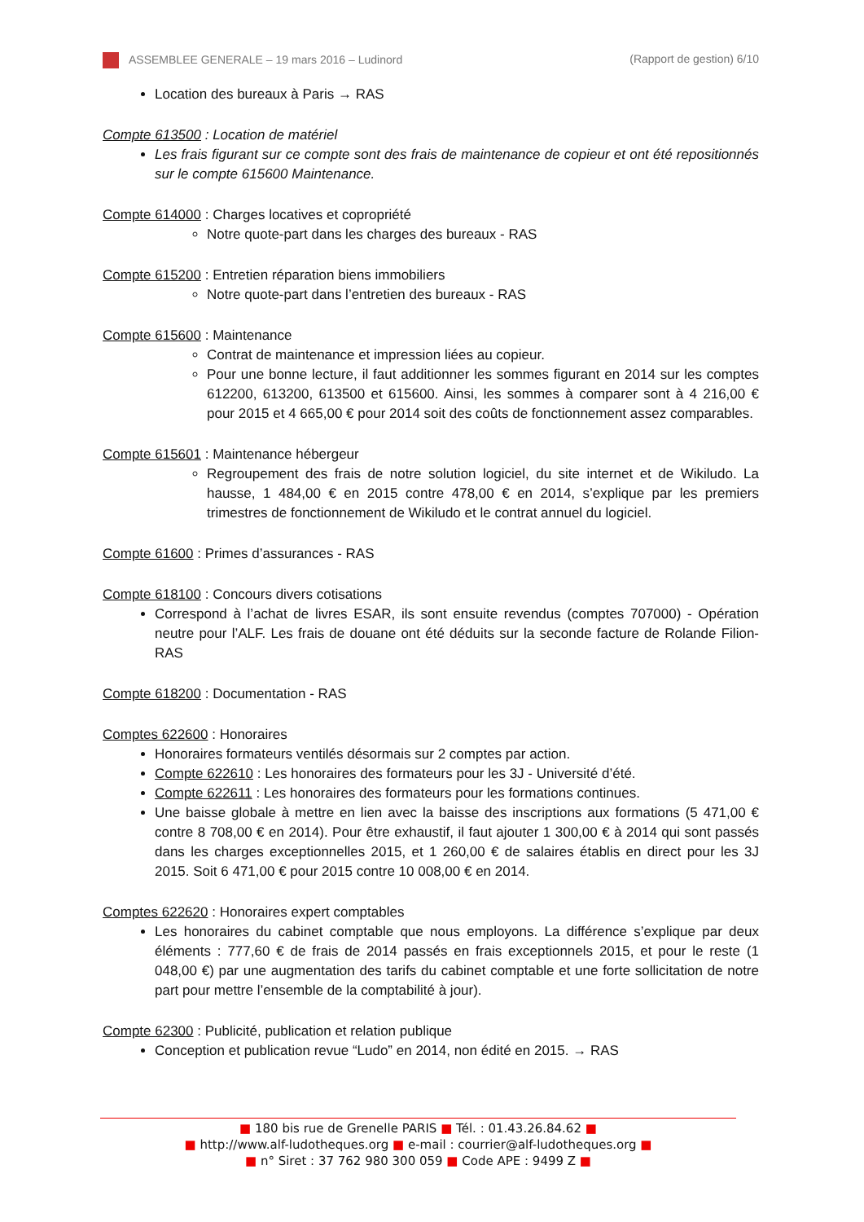ASSEMBLEE GENERALE – 19 mars 2016 – Ludinord (Rapport de gestion) 6/10
Location des bureaux à Paris → RAS
Compte 613500 : Location de matériel
Les frais figurant sur ce compte sont des frais de maintenance de copieur et ont été repositionnés sur le compte 615600 Maintenance.
Compte 614000 : Charges locatives et copropriété
Notre quote-part dans les charges des bureaux - RAS
Compte 615200 : Entretien réparation biens immobiliers
Notre quote-part dans l’entretien des bureaux - RAS
Compte 615600 : Maintenance
Contrat de maintenance et impression liées au copieur.
Pour une bonne lecture, il faut additionner les sommes figurant en 2014 sur les comptes 612200, 613200, 613500 et 615600. Ainsi, les sommes à comparer sont à 4 216,00 € pour 2015 et 4 665,00 € pour 2014 soit des coûts de fonctionnement assez comparables.
Compte 615601 : Maintenance hébergeur
Regroupement des frais de notre solution logiciel, du site internet et de Wikiludo. La hausse, 1 484,00 € en 2015 contre 478,00 € en 2014, s’explique par les premiers trimestres de fonctionnement de Wikiludo et le contrat annuel du logiciel.
Compte 61600 : Primes d’assurances - RAS
Compte 618100 : Concours divers cotisations
Correspond à l’achat de livres ESAR, ils sont ensuite revendus (comptes 707000) - Opération neutre pour l’ALF. Les frais de douane ont été déduits sur la seconde facture de Rolande Filion-RAS
Compte 618200 : Documentation - RAS
Comptes 622600 : Honoraires
Honoraires formateurs ventilés désormais sur 2 comptes par action.
Compte 622610 : Les honoraires des formateurs pour les 3J - Université d’été.
Compte 622611 : Les honoraires des formateurs pour les formations continues.
Une baisse globale à mettre en lien avec la baisse des inscriptions aux formations (5 471,00 € contre 8 708,00 € en 2014). Pour être exhaustif, il faut ajouter 1 300,00 € à 2014 qui sont passés dans les charges exceptionnelles 2015, et 1 260,00 € de salaires établis en direct pour les 3J 2015. Soit 6 471,00 € pour 2015 contre 10 008,00 € en 2014.
Comptes 622620 : Honoraires expert comptables
Les honoraires du cabinet comptable que nous employons. La différence s’explique par deux éléments : 777,60 € de frais de 2014 passés en frais exceptionnels 2015, et pour le reste (1 048,00 €) par une augmentation des tarifs du cabinet comptable et une forte sollicitation de notre part pour mettre l’ensemble de la comptabilité à jour).
Compte 62300 : Publicité, publication et relation publique
Conception et publication revue “Ludo” en 2014, non édité en 2015. → RAS
■ 180 bis rue de Grenelle PARIS ■ Tél. : 01.43.26.84.62 ■
■ http://www.alf-ludotheques.org ■ e-mail : courrier@alf-ludotheques.org ■
■ n° Siret : 37 762 980 300 059 ■ Code APE : 9499 Z ■